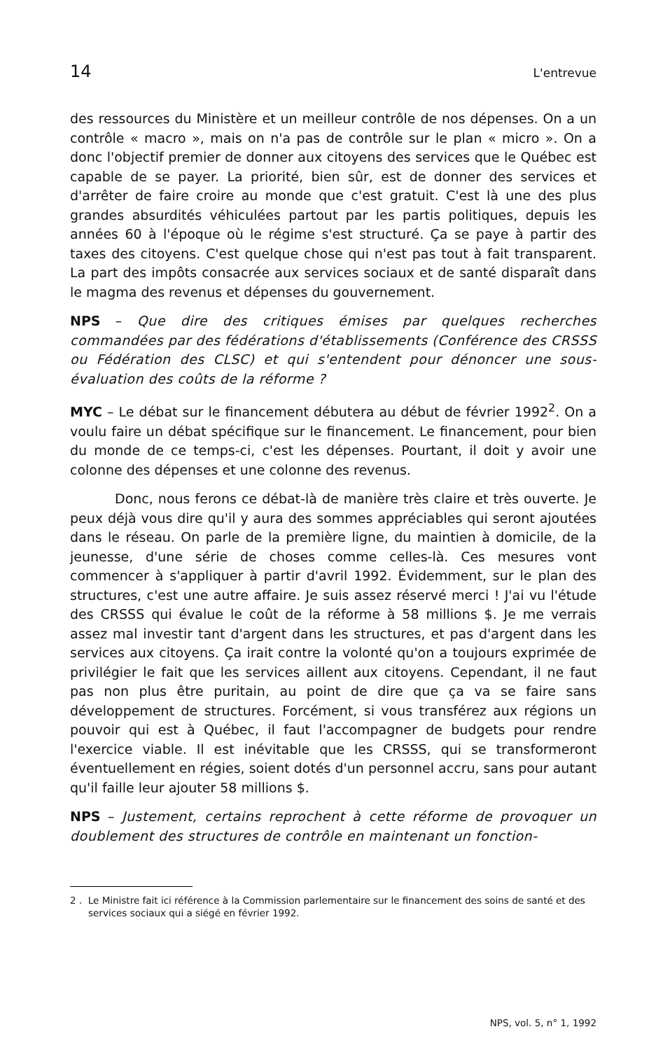14 L'entrevue
des ressources du Ministère et un meilleur contrôle de nos dépenses. On a un contrôle « macro », mais on n'a pas de contrôle sur le plan « micro ». On a donc l'objectif premier de donner aux citoyens des services que le Québec est capable de se payer. La priorité, bien sûr, est de donner des services et d'arrêter de faire croire au monde que c'est gratuit. C'est là une des plus grandes absurdités véhiculées partout par les partis politiques, depuis les années 60 à l'époque où le régime s'est structuré. Ça se paye à partir des taxes des citoyens. C'est quelque chose qui n'est pas tout à fait transparent. La part des impôts consacrée aux services sociaux et de santé disparaît dans le magma des revenus et dépenses du gouvernement.
NPS – Que dire des critiques émises par quelques recherches commandées par des fédérations d'établissements (Conférence des CRSSS ou Fédération des CLSC) et qui s'entendent pour dénoncer une sous-évaluation des coûts de la réforme ?
MYC – Le débat sur le financement débutera au début de février 1992<sup>2</sup>. On a voulu faire un débat spécifique sur le financement. Le financement, pour bien du monde de ce temps-ci, c'est les dépenses. Pourtant, il doit y avoir une colonne des dépenses et une colonne des revenus.
Donc, nous ferons ce débat-là de manière très claire et très ouverte. Je peux déjà vous dire qu'il y aura des sommes appréciables qui seront ajoutées dans le réseau. On parle de la première ligne, du maintien à domicile, de la jeunesse, d'une série de choses comme celles-là. Ces mesures vont commencer à s'appliquer à partir d'avril 1992. Évidemment, sur le plan des structures, c'est une autre affaire. Je suis assez réservé merci ! J'ai vu l'étude des CRSSS qui évalue le coût de la réforme à 58 millions $. Je me verrais assez mal investir tant d'argent dans les structures, et pas d'argent dans les services aux citoyens. Ça irait contre la volonté qu'on a toujours exprimée de privilégier le fait que les services aillent aux citoyens. Cependant, il ne faut pas non plus être puritain, au point de dire que ça va se faire sans développement de structures. Forcément, si vous transférez aux régions un pouvoir qui est à Québec, il faut l'accompagner de budgets pour rendre l'exercice viable. Il est inévitable que les CRSSS, qui se transformeront éventuellement en régies, soient dotés d'un personnel accru, sans pour autant qu'il faille leur ajouter 58 millions $.
NPS – Justement, certains reprochent à cette réforme de provoquer un doublement des structures de contrôle en maintenant un fonction-
2 . Le Ministre fait ici référence à la Commission parlementaire sur le financement des soins de santé et des services sociaux qui a siégé en février 1992.
NPS, vol. 5, n° 1, 1992